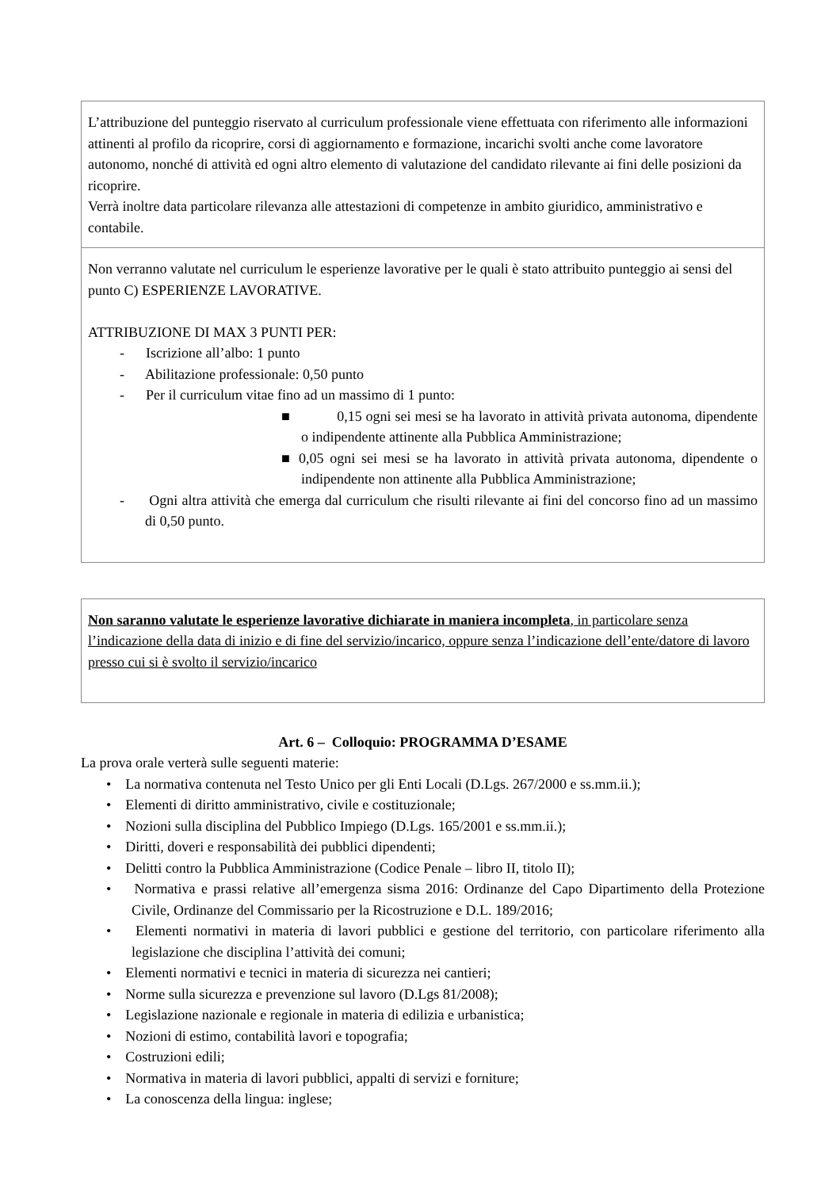| L’attribuzione del punteggio riservato al curriculum professionale viene effettuata con riferimento alle informazioni attinenti al profilo da ricoprire, corsi di aggiornamento e formazione, incarichi svolti anche come lavoratore autonomo, nonché di attività ed ogni altro elemento di valutazione del candidato rilevante ai fini delle posizioni da ricoprire. Verrà inoltre data particolare rilevanza alle attestazioni di competenze in ambito giuridico, amministrativo e contabile. |
| Non verranno valutate nel curriculum le esperienze lavorative per le quali è stato attribuito punteggio ai sensi del punto C) ESPERIENZE LAVORATIVE. ATTRIBUZIONE DI MAX 3 PUNTI PER: - Iscrizione all’albo: 1 punto - Abilitazione professionale: 0,50 punto - Per il curriculum vitae fino ad un massimo di 1 punto: ■ 0,15 ogni sei mesi se ha lavorato in attività privata autonoma, dipendente o indipendente attinente alla Pubblica Amministrazione; ■ 0,05 ogni sei mesi se ha lavorato in attività privata autonoma, dipendente o indipendente non attinente alla Pubblica Amministrazione; - Ogni altra attività che emerga dal curriculum che risulti rilevante ai fini del concorso fino ad un massimo di 0,50 punto. |
| Non saranno valutate le esperienze lavorative dichiarate in maniera incompleta , in particolare senza l’indicazione della data di inizio e di fine del servizio/incarico, oppure senza l’indicazione dell’ente/datore di lavoro presso cui si è svolto il servizio/incarico |
Art. 6 – Colloquio: PROGRAMMA D’ESAME
La prova orale verterà sulle seguenti materie:
• La normativa contenuta nel Testo Unico per gli Enti Locali (D.Lgs. 267/2000 e ss.mm.ii.);
• Elementi di diritto amministrativo, civile e costituzionale;
• Nozioni sulla disciplina del Pubblico Impiego (D.Lgs. 165/2001 e ss.mm.ii.);
• Diritti, doveri e responsabilità dei pubblici dipendenti;
• Delitti contro la Pubblica Amministrazione (Codice Penale – libro II, titolo II);
• Normativa e prassi relative all’emergenza sisma 2016: Ordinanze del Capo Dipartimento della Protezione Civile, Ordinanze del Commissario per la Ricostruzione e D.L. 189/2016;
• Elementi normativi in materia di lavori pubblici e gestione del territorio, con particolare riferimento alla legislazione che disciplina l’attività dei comuni;
• Elementi normativi e tecnici in materia di sicurezza nei cantieri;
• Norme sulla sicurezza e prevenzione sul lavoro (D.Lgs 81/2008);
• Legislazione nazionale e regionale in materia di edilizia e urbanistica;
• Nozioni di estimo, contabilità lavori e topografia;
• Costruzioni edili;
• Normativa in materia di lavori pubblici, appalti di servizi e forniture;
• La conoscenza della lingua: inglese;